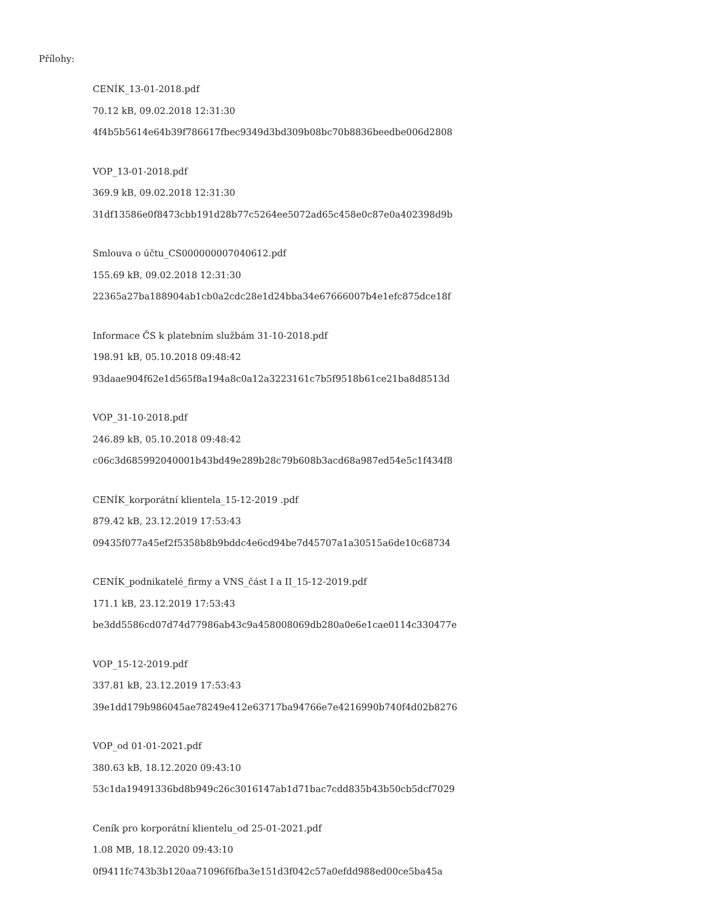Přílohy:
CENÍK_13-01-2018.pdf
70.12 kB, 09.02.2018 12:31:30
4f4b5b5614e64b39f786617fbec9349d3bd309b08bc70b8836beedbe006d2808
VOP_13-01-2018.pdf
369.9 kB, 09.02.2018 12:31:30
31df13586e0f8473cbb191d28b77c5264ee5072ad65c458e0c87e0a402398d9b
Smlouva o účtu_CS000000007040612.pdf
155.69 kB, 09.02.2018 12:31:30
22365a27ba188904ab1cb0a2cdc28e1d24bba34e67666007b4e1efc875dce18f
Informace ČS k platebním službám 31-10-2018.pdf
198.91 kB, 05.10.2018 09:48:42
93daae904f62e1d565f8a194a8c0a12a3223161c7b5f9518b61ce21ba8d8513d
VOP_31-10-2018.pdf
246.89 kB, 05.10.2018 09:48:42
c06c3d685992040001b43bd49e289b28c79b608b3acd68a987ed54e5c1f434f8
CENÍK_korporátní klientela_15-12-2019 .pdf
879.42 kB, 23.12.2019 17:53:43
09435f077a45ef2f5358b8b9bddc4e6cd94be7d45707a1a30515a6de10c68734
CENÍK_podnikatelé_firmy a VNS_část I a II_15-12-2019.pdf
171.1 kB, 23.12.2019 17:53:43
be3dd5586cd07d74d77986ab43c9a458008069db280a0e6e1cae0114c330477e
VOP_15-12-2019.pdf
337.81 kB, 23.12.2019 17:53:43
39e1dd179b986045ae78249e412e63717ba94766e7e4216990b740f4d02b8276
VOP_od 01-01-2021.pdf
380.63 kB, 18.12.2020 09:43:10
53c1da19491336bd8b949c26c3016147ab1d71bac7cdd835b43b50cb5dcf7029
Ceník pro korporátní klientelu_od 25-01-2021.pdf
1.08 MB, 18.12.2020 09:43:10
0f9411fc743b3b120aa71096f6fba3e151d3f042c57a0efdd988ed00ce5ba45a